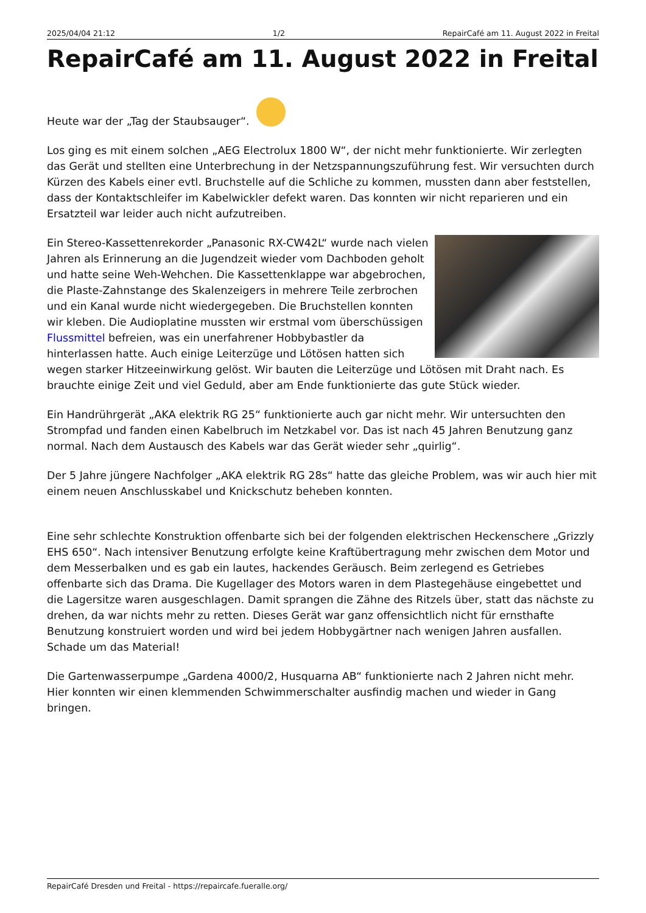2025/04/04 21:12 1/2 RepairCafé am 11. August 2022 in Freital
RepairCafé am 11. August 2022 in Freital
Heute war der „Tag der Staubsauger“.
Los ging es mit einem solchen „AEG Electrolux 1800 W“, der nicht mehr funktionierte. Wir zerlegten das Gerät und stellten eine Unterbrechung in der Netzspannungszuführung fest. Wir versuchten durch Kürzen des Kabels einer evtl. Bruchstelle auf die Schliche zu kommen, mussten dann aber feststellen, dass der Kontaktschleifer im Kabelwickler defekt waren. Das konnten wir nicht reparieren und ein Ersatzteil war leider auch nicht aufzutreiben.
Ein Stereo-Kassettenrekorder „Panasonic RX-CW42L“ wurde nach vielen Jahren als Erinnerung an die Jugendzeit wieder vom Dachboden geholt und hatte seine Weh-Wehchen. Die Kassettenklappe war abgebrochen, die Plaste-Zahnstange des Skalenzeigers in mehrere Teile zerbrochen und ein Kanal wurde nicht wiedergegeben. Die Bruchstellen konnten wir kleben. Die Audioplatine mussten wir erstmal vom überschüssigen Flussmittel befreien, was ein unerfahrener Hobbybastler da hinterlassen hatte. Auch einige Leiterzüge und Lötösen hatten sich wegen starker Hitzeeinwirkung gelöst. Wir bauten die Leiterzüge und Lötösen mit Draht nach. Es brauchte einige Zeit und viel Geduld, aber am Ende funktionierte das gute Stück wieder.
Ein Handrührgerät „AKA elektrik RG 25“ funktionierte auch gar nicht mehr. Wir untersuchten den Strompfad und fanden einen Kabelbruch im Netzkabel vor. Das ist nach 45 Jahren Benutzung ganz normal. Nach dem Austausch des Kabels war das Gerät wieder sehr „quirlig“.
Der 5 Jahre jüngere Nachfolger „AKA elektrik RG 28s“ hatte das gleiche Problem, was wir auch hier mit einem neuen Anschlusskabel und Knickschutz beheben konnten.
Eine sehr schlechte Konstruktion offenbarte sich bei der folgenden elektrischen Heckenschere „Grizzly EHS 650“. Nach intensiver Benutzung erfolgte keine Kraftübertragung mehr zwischen dem Motor und dem Messerbalken und es gab ein lautes, hackendes Geräusch. Beim zerlegend es Getriebes offenbarte sich das Drama. Die Kugellager des Motors waren in dem Plastegehäuse eingebettet und die Lagersitze waren ausgeschlagen. Damit sprangen die Zähne des Ritzels über, statt das nächste zu drehen, da war nichts mehr zu retten. Dieses Gerät war ganz offensichtlich nicht für ernsthafte Benutzung konstruiert worden und wird bei jedem Hobbygärtner nach wenigen Jahren ausfallen. Schade um das Material!
Die Gartenwasserpumpe „Gardena 4000/2, Husquarna AB“ funktionierte nach 2 Jahren nicht mehr. Hier konnten wir einen klemmenden Schwimmerschalter ausfindig machen und wieder in Gang bringen.
RepairCafé Dresden und Freital - https://repaircafe.fueralle.org/